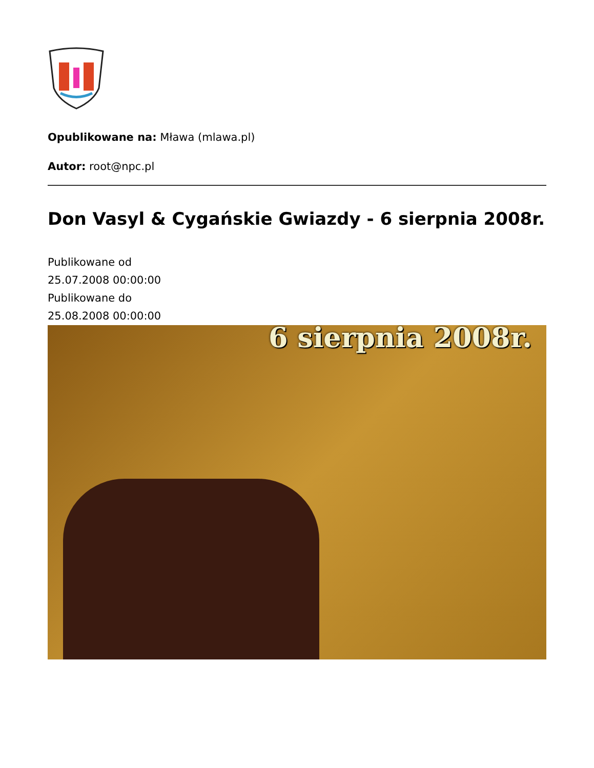Opublikowane na: Mława (mlawa.pl)
Autor: root@npc.pl
Don Vasyl & Cygańskie Gwiazdy - 6 sierpnia 2008r.
Publikowane od
25.07.2008 00:00:00
Publikowane do
25.08.2008 00:00:00
6 sierpnia 2008r.